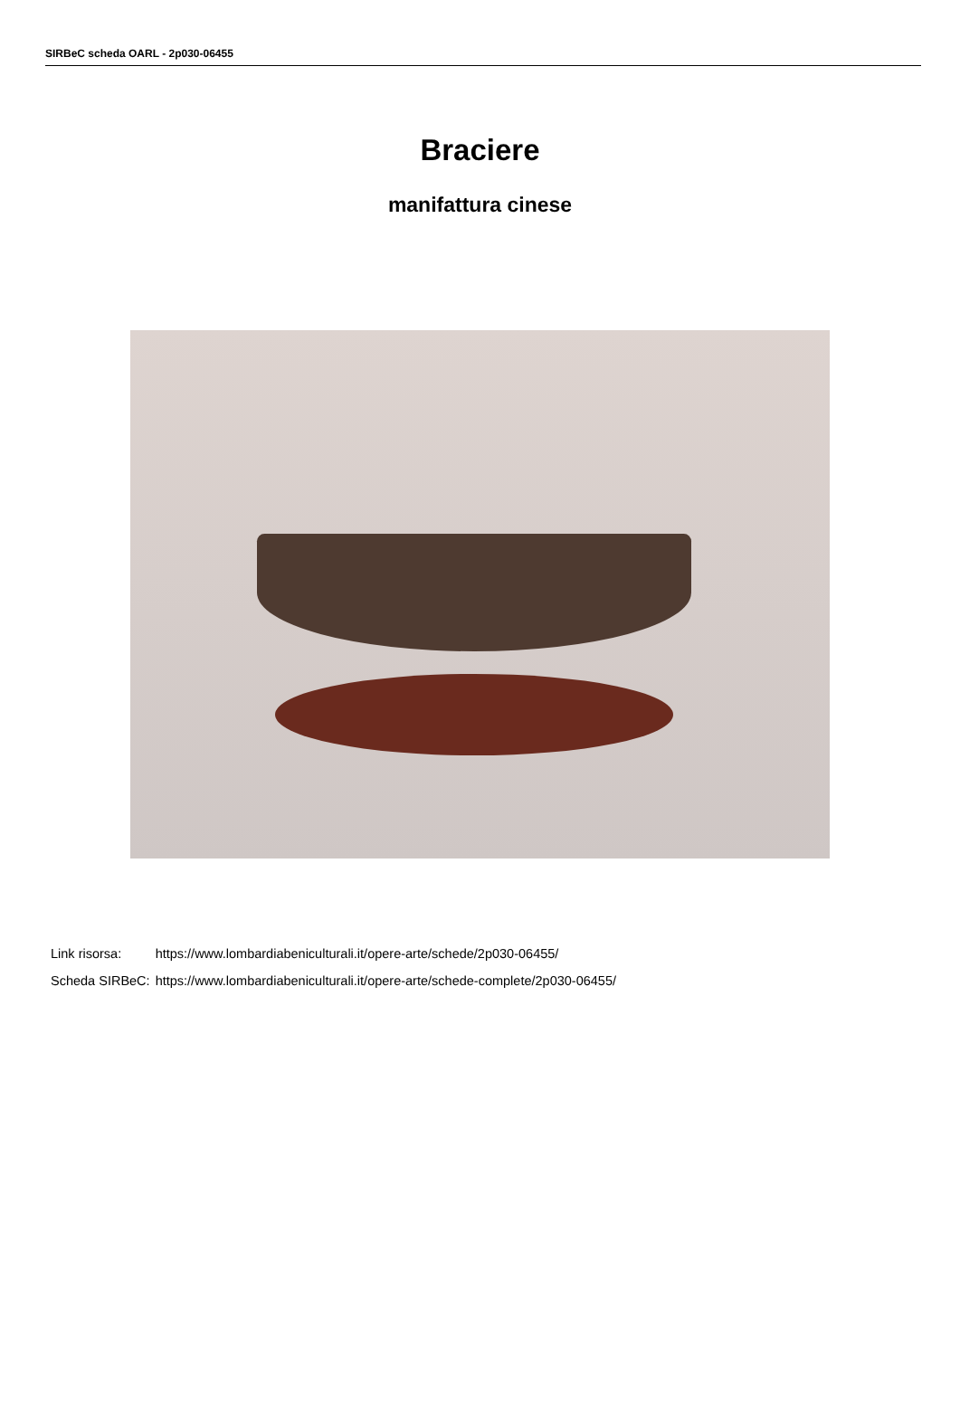SIRBeC scheda OARL - 2p030-06455
Braciere
manifattura cinese
| Link risorsa: | https://www.lombardiabeniculturali.it/opere-arte/schede/2p030-06455/ |
| Scheda SIRBeC: | https://www.lombardiabeniculturali.it/opere-arte/schede-complete/2p030-06455/ |